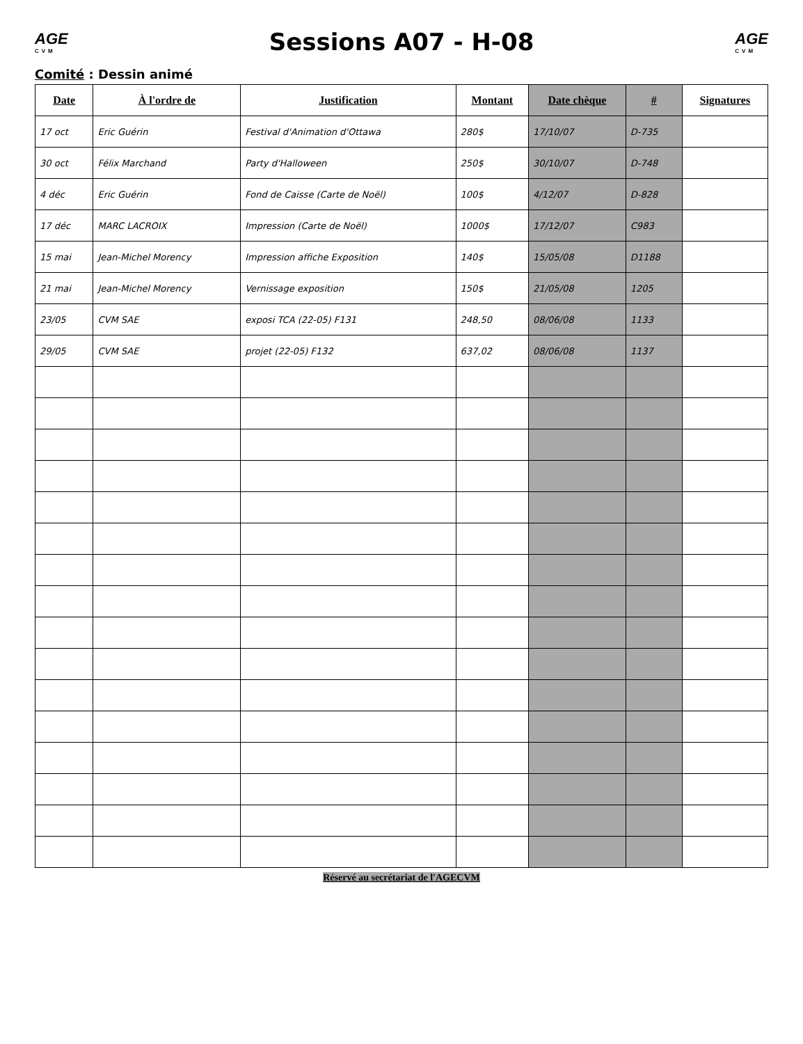AGE
CVM
Sessions A07 - H-08
AGE
CVM
Comité : Dessin animé
| Date | À l'ordre de | Justification | Montant | Date chèque | # | Signatures |
| --- | --- | --- | --- | --- | --- | --- |
| 17 oct | Eric Guérin | Festival d'Animation d'Ottawa | 280$ | 17/10/07 | D-735 | |
| 30 oct | Félix Marchand | Party d'Halloween | 250$ | 30/10/07 | D-748 | |
| 4 déc | Eric Guérin | Fond de Caisse (Carte de Noël) | 100$ | 4/12/07 | D-828 | |
| 17 déc | MARC LACROIX | Impression (Carte de Noël) | 1000$ | 17/12/07 | C983 | |
| 15 mai | Jean-Michel Morency | Impression affiche Exposition | 140$ | 15/05/08 | D1188 | |
| 21 mai | Jean-Michel Morency | Vernissage exposition | 150$ | 21/05/08 | 1205 | |
| 23/05 | CVM SAE | exposi TCA (22-05) F131 | 248,50 | 08/06/08 | 1133 | |
| 29/05 | CVM SAE | projet (22-05) F132 | 637,02 | 08/06/08 | 1137 | |
Réservé au secrétariat de l'AGECVM